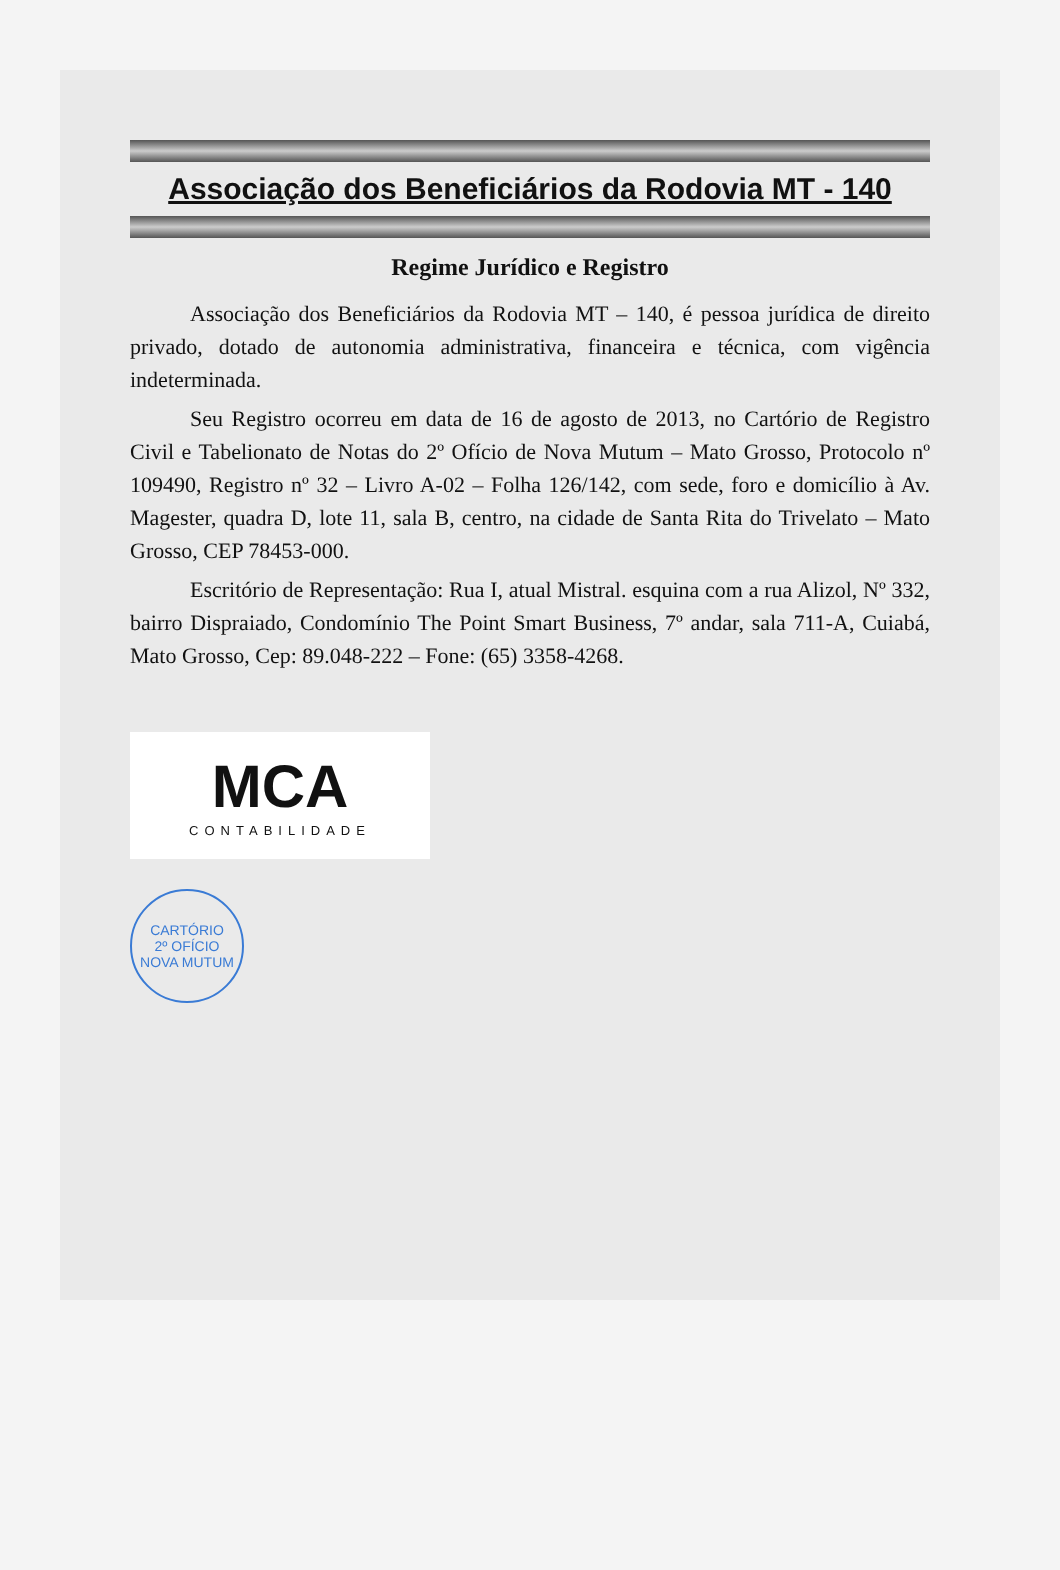Associação dos Beneficiários da Rodovia MT - 140
Regime Jurídico e Registro
Associação dos Beneficiários da Rodovia MT – 140, é pessoa jurídica de direito privado, dotado de autonomia administrativa, financeira e técnica, com vigência indeterminada.
Seu Registro ocorreu em data de 16 de agosto de 2013, no Cartório de Registro Civil e Tabelionato de Notas do 2º Ofício de Nova Mutum – Mato Grosso, Protocolo nº 109490, Registro nº 32 – Livro A-02 – Folha 126/142, com sede, foro e domicílio à Av. Magester, quadra D, lote 11, sala B, centro, na cidade de Santa Rita do Trivelato – Mato Grosso, CEP 78453-000.
Escritório de Representação: Rua I, atual Mistral. esquina com a rua Alizol, Nº 332, bairro Dispraiado, Condomínio The Point Smart Business, 7º andar, sala 711-A, Cuiabá, Mato Grosso, Cep: 89.048-222 – Fone: (65) 3358-4268.
MCA
CONTABILIDADE
CARTÓRIO
2º OFÍCIO
NOVA MUTUM